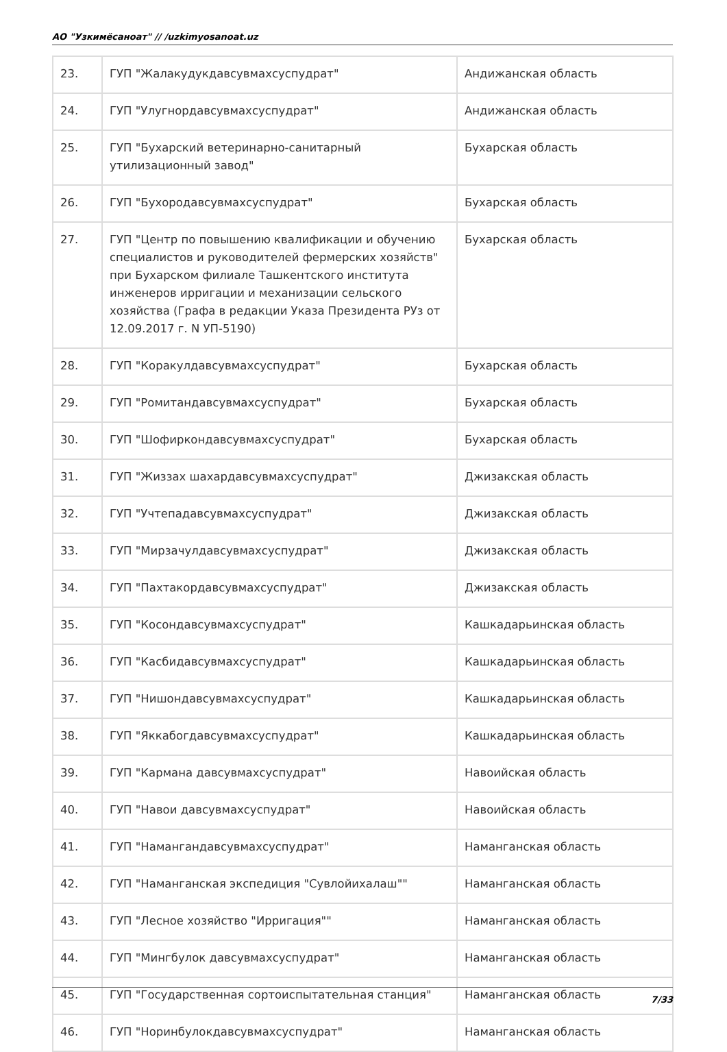АО "Узкимёсаноат" // /uzkimyosanoat.uz
| 23. | ГУП "Жалакудукдавсувмахсуспудрат" | Андижанская область |
| 24. | ГУП "Улугнордавсувмахсуспудрат" | Андижанская область |
| 25. | ГУП "Бухарский ветеринарно-санитарный утилизационный завод" | Бухарская область |
| 26. | ГУП "Бухородавсувмахсуспудрат" | Бухарская область |
| 27. | ГУП "Центр по повышению квалификации и обучению специалистов и руководителей фермерских хозяйств" при Бухарском филиале Ташкентского института инженеров ирригации и механизации сельского хозяйства (Графа в редакции Указа Президента РУз от 12.09.2017 г. N УП-5190) | Бухарская область |
| 28. | ГУП "Коракулдавсувмахсуспудрат" | Бухарская область |
| 29. | ГУП "Ромитандавсувмахсуспудрат" | Бухарская область |
| 30. | ГУП "Шофиркондавсувмахсуспудрат" | Бухарская область |
| 31. | ГУП "Жиззах шахардавсувмахсуспудрат" | Джизакская область |
| 32. | ГУП "Учтепадавсувмахсуспудрат" | Джизакская область |
| 33. | ГУП "Мирзачулдавсувмахсуспудрат" | Джизакская область |
| 34. | ГУП "Пахтакордавсувмахсуспудрат" | Джизакская область |
| 35. | ГУП "Косондавсувмахсуспудрат" | Кашкадарьинская область |
| 36. | ГУП "Касбидавсувмахсуспудрат" | Кашкадарьинская область |
| 37. | ГУП "Нишондавсувмахсуспудрат" | Кашкадарьинская область |
| 38. | ГУП "Яккабогдавсувмахсуспудрат" | Кашкадарьинская область |
| 39. | ГУП "Кармана давсувмахсуспудрат" | Навоийская область |
| 40. | ГУП "Навои давсувмахсуспудрат" | Навоийская область |
| 41. | ГУП "Намангандавсувмахсуспудрат" | Наманганская область |
| 42. | ГУП "Наманганская экспедиция "Сувлойихалаш"" | Наманганская область |
| 43. | ГУП "Лесное хозяйство "Ирригация"" | Наманганская область |
| 44. | ГУП "Мингбулок давсувмахсуспудрат" | Наманганская область |
| 45. | ГУП "Государственная сортоиспытательная станция" | Наманганская область |
| 46. | ГУП "Норинбулокдавсувмахсуспудрат" | Наманганская область |
7/33